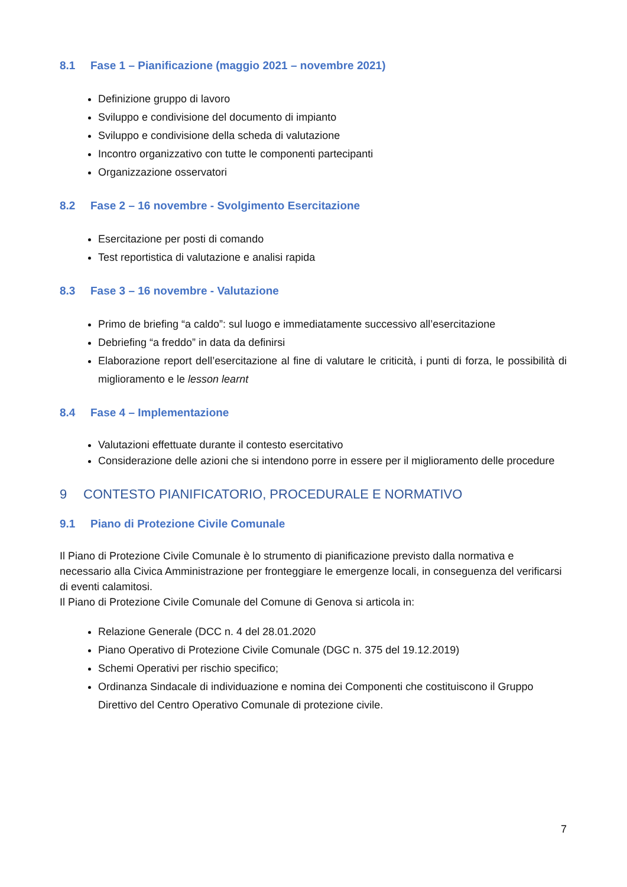8.1 Fase 1 – Pianificazione (maggio 2021 – novembre 2021)
Definizione gruppo di lavoro
Sviluppo e condivisione del documento di impianto
Sviluppo e condivisione della scheda di valutazione
Incontro organizzativo con tutte le componenti partecipanti
Organizzazione osservatori
8.2 Fase 2 – 16 novembre - Svolgimento Esercitazione
Esercitazione per posti di comando
Test reportistica di valutazione e analisi rapida
8.3 Fase 3 – 16 novembre - Valutazione
Primo de briefing “a caldo”: sul luogo e immediatamente successivo all’esercitazione
Debriefing “a freddo” in data da definirsi
Elaborazione report dell’esercitazione al fine di valutare le criticità, i punti di forza, le possibilità di miglioramento e le lesson learnt
8.4 Fase 4 – Implementazione
Valutazioni effettuate durante il contesto esercitativo
Considerazione delle azioni che si intendono porre in essere per il miglioramento delle procedure
9 CONTESTO PIANIFICATORIO, PROCEDURALE E NORMATIVO
9.1 Piano di Protezione Civile Comunale
Il Piano di Protezione Civile Comunale è lo strumento di pianificazione previsto dalla normativa e necessario alla Civica Amministrazione per fronteggiare le emergenze locali, in conseguenza del verificarsi di eventi calamitosi.
Il Piano di Protezione Civile Comunale del Comune di Genova si articola in:
Relazione Generale (DCC n. 4 del 28.01.2020
Piano Operativo di Protezione Civile Comunale (DGC n. 375 del 19.12.2019)
Schemi Operativi per rischio specifico;
Ordinanza Sindacale di individuazione e nomina dei Componenti che costituiscono il Gruppo Direttivo del Centro Operativo Comunale di protezione civile.
7